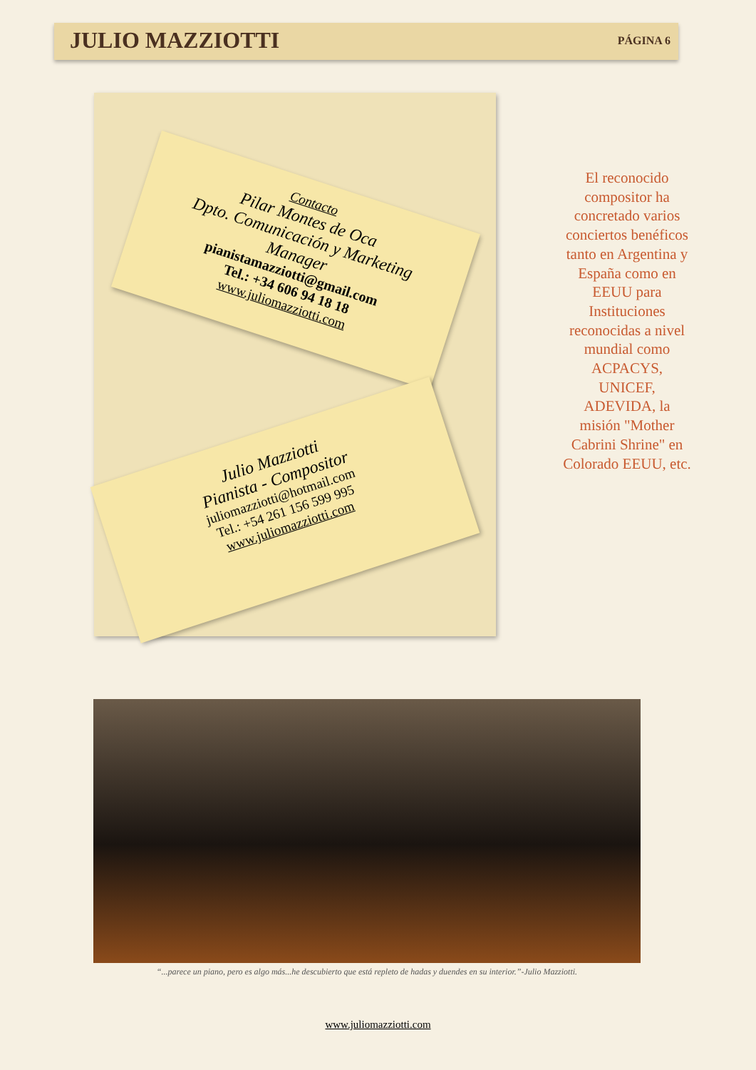JULIO MAZZIOTTI
PÁGINA 6
Contacto
Pilar Montes de Oca
Dpto. Comunicación y Marketing
Manager
pianistamazziotti@gmail.com
Tel.: +34 606 94 18 18
www.juliomazziotti.com
Julio Mazziotti
Pianista - Compositor
juliomazziotti@hotmail.com
Tel.: +54 261 156 599 995
www.juliomazziotti.com
El reconocido compositor ha concretado varios conciertos benéficos tanto en Argentina y España como en EEUU para Instituciones reconocidas a nivel mundial como ACPACYS, UNICEF, ADEVIDA, la misión "Mother Cabrini Shrine" en Colorado EEUU, etc.
“...parece un piano, pero es algo más...he descubierto que está repleto de hadas y duendes en su interior.”-Julio Mazziotti.
www.juliomazziotti.com